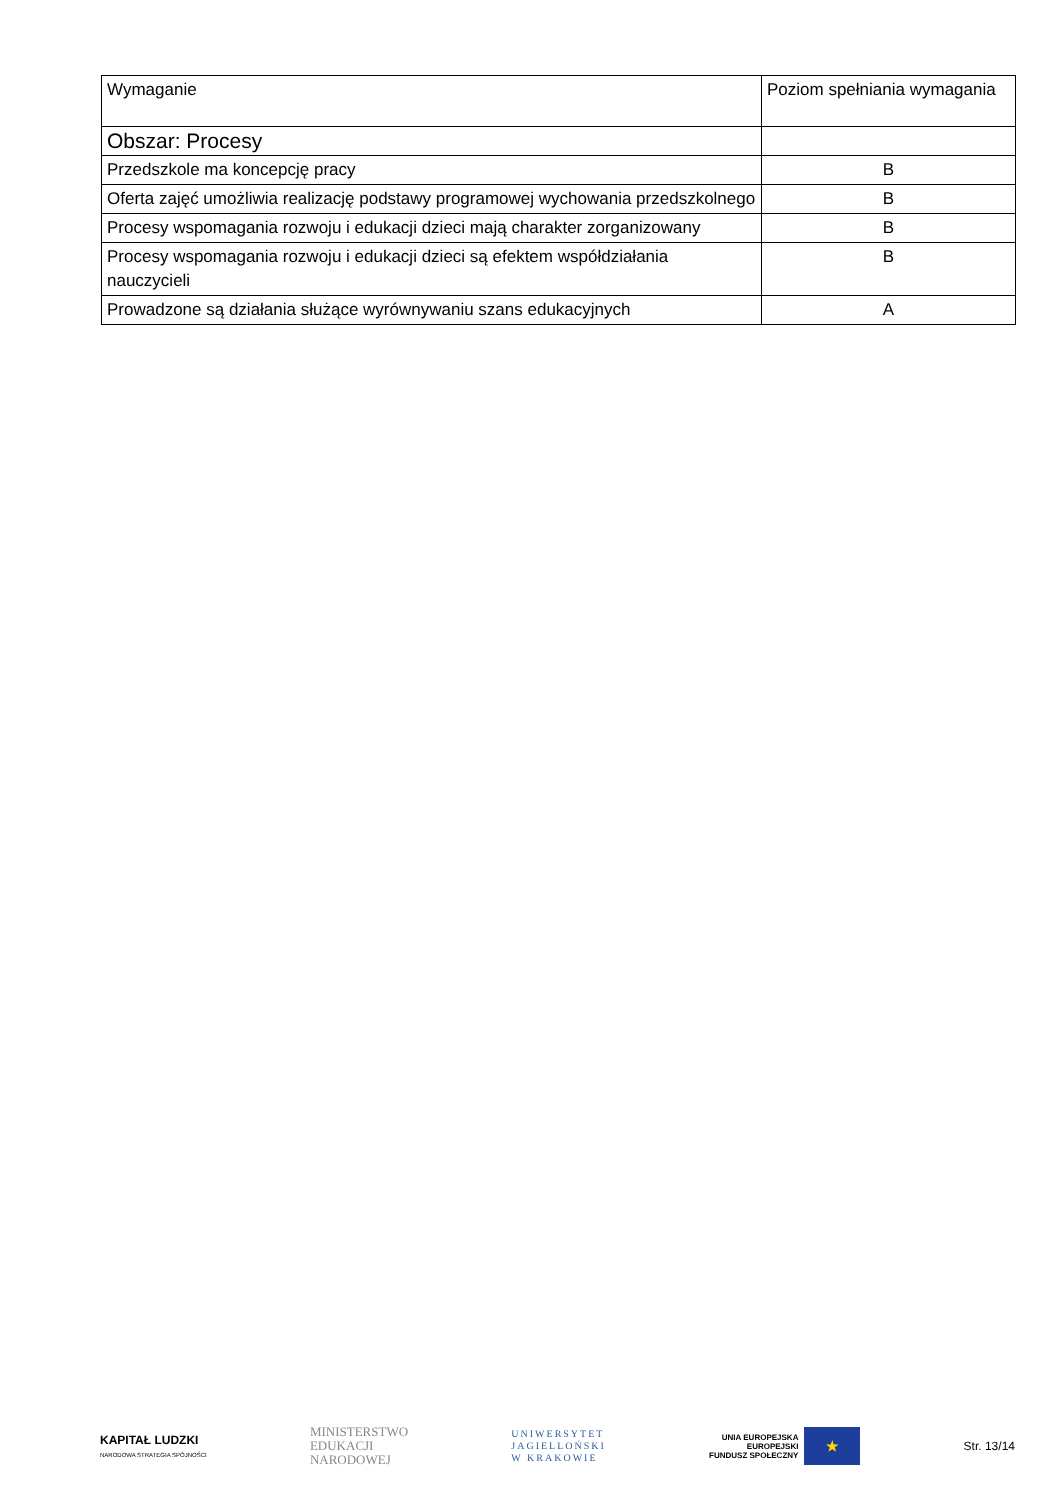| Wymaganie | Poziom spełniania wymagania |
| --- | --- |
| Obszar: Procesy | |
| Przedszkole ma koncepcję pracy | B |
| Oferta zajęć umożliwia realizację podstawy programowej wychowania przedszkolnego | B |
| Procesy wspomagania rozwoju i edukacji dzieci mają charakter zorganizowany | B |
| Procesy wspomagania rozwoju i edukacji dzieci są efektem współdziałania nauczycieli | B |
| Prowadzone są działania służące wyrównywaniu szans edukacyjnych | A |
KAPITAŁ LUDZKI
NARODOWA STRATEGIA SPÓJNOŚCI
MINISTERSTWO
EDUKACJI
NARODOWEJ
UNIWERSYTET
JAGIELLOŃSKI
W KRAKOWIE
UNIA EUROPEJSKA
EUROPEJSKI
FUNDUSZ SPOŁECZNY
★
Str. 13/14